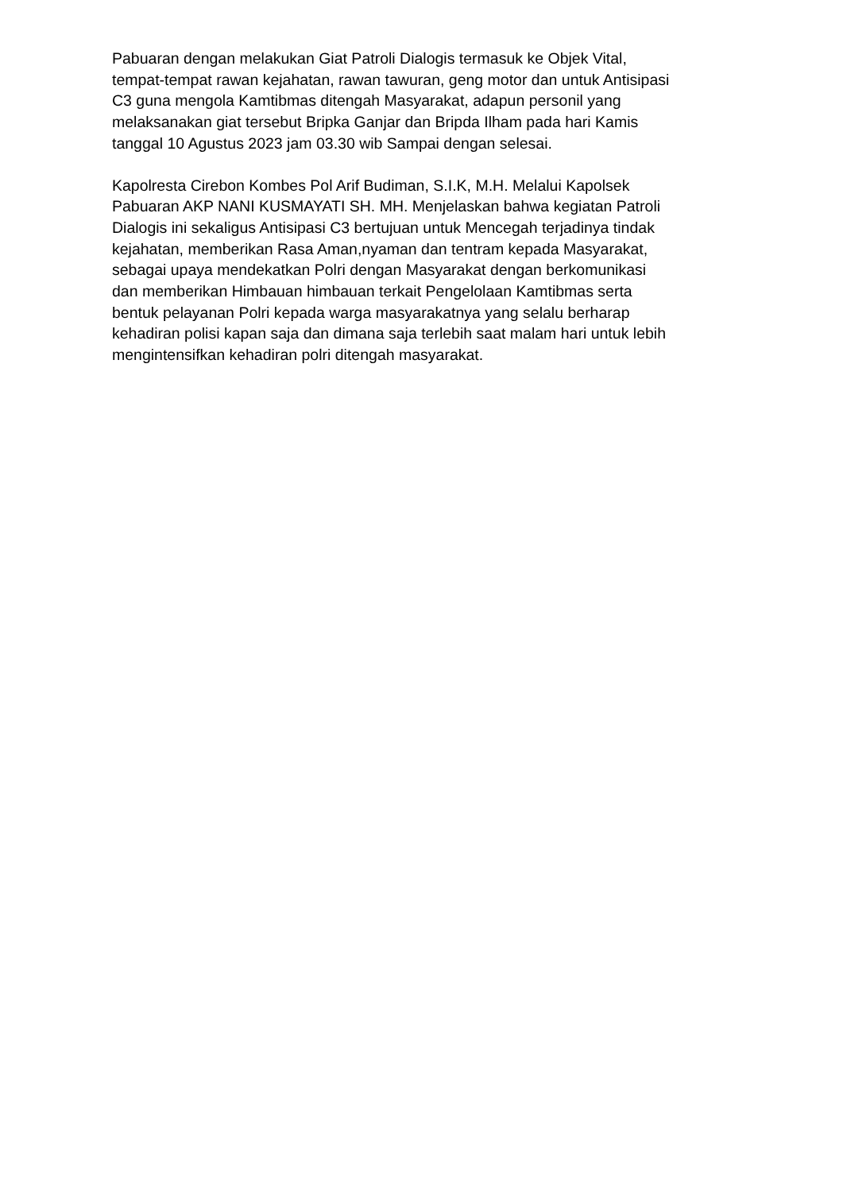Pabuaran dengan melakukan Giat Patroli Dialogis termasuk ke Objek Vital, tempat-tempat rawan kejahatan, rawan tawuran, geng motor dan untuk Antisipasi C3 guna mengola Kamtibmas ditengah Masyarakat, adapun personil yang melaksanakan giat tersebut Bripka Ganjar dan Bripda Ilham pada hari Kamis tanggal 10 Agustus 2023 jam 03.30 wib Sampai dengan selesai.
Kapolresta Cirebon Kombes Pol Arif Budiman, S.I.K, M.H. Melalui Kapolsek Pabuaran AKP NANI KUSMAYATI SH. MH. Menjelaskan bahwa kegiatan Patroli Dialogis ini sekaligus Antisipasi C3 bertujuan untuk Mencegah terjadinya tindak kejahatan, memberikan Rasa Aman,nyaman dan tentram kepada Masyarakat, sebagai upaya mendekatkan Polri dengan Masyarakat dengan berkomunikasi dan memberikan Himbauan himbauan terkait Pengelolaan Kamtibmas serta bentuk pelayanan Polri kepada warga masyarakatnya yang selalu berharap kehadiran polisi kapan saja dan dimana saja terlebih saat malam hari untuk lebih mengintensifkan kehadiran polri ditengah masyarakat.